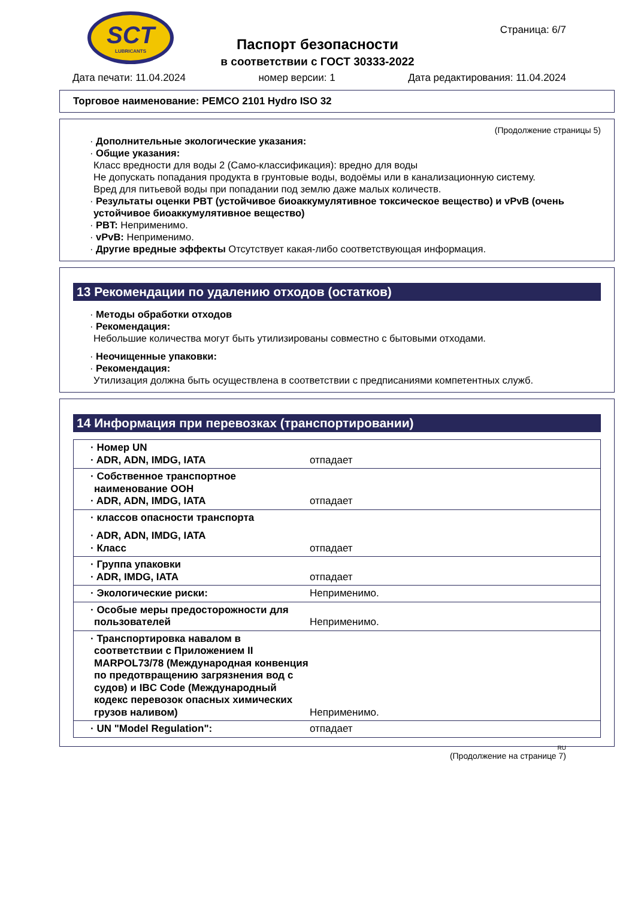SCT
LUBRICANTS
Паспорт безопасности
в соответствии с ГОСТ 30333-2022
Страница: 6/7
Дата печати: 11.04.2024 номер версии: 1 Дата редактирования: 11.04.2024
Торговое наименование: PEMCO 2101 Hydro ISO 32
(Продолжение страницы 5)
· Дополнительные экологические указания:
· Общие указания:
Класс вредности для воды 2 (Само-классификация): вредно для воды
Не допускать попадания продукта в грунтовые воды, водоёмы или в канализационную систему.
Вред для питьевой воды при попадании под землю даже малых количеств.
· Результаты оценки PBT (устойчивое биоаккумулятивное токсическое вещество) и vPvB (очень устойчивое биоаккумулятивное вещество)
· PBT: Неприменимо.
· vPvB: Неприменимо.
· Другие вредные эффекты Отсутствует какая-либо соответствующая информация.
13 Рекомендации по удалению отходов (остатков)
· Методы обработки отходов
· Рекомендация:
Небольшие количества могут быть утилизированы совместно с бытовыми отходами.
· Неочищенные упаковки:
· Рекомендация:
Утилизация должна быть осуществлена в соответствии с предписаниями компетентных служб.
14 Информация при перевозках (транспортировании)
| · Номер UN · ADR, ADN, IMDG, IATA | отпадает |
| · Собственное транспортное наименование ООН · ADR, ADN, IMDG, IATA | отпадает |
| · классов опасности транспорта · ADR, ADN, IMDG, IATA · Класс | отпадает |
| · Группа упаковки · ADR, IMDG, IATA | отпадает |
| · Экологические риски: | Неприменимо. |
| · Особые меры предосторожности для пользователей | Неприменимо. |
| · Транспортировка навалом в соответствии с Приложением II MARPOL73/78 (Международная конвенция по предотвращению загрязнения вод с судов) и IBC Code (Международный кодекс перевозок опасных химических грузов наливом) | Неприменимо. |
| · UN "Model Regulation": | отпадает |
RU
(Продолжение на странице 7)